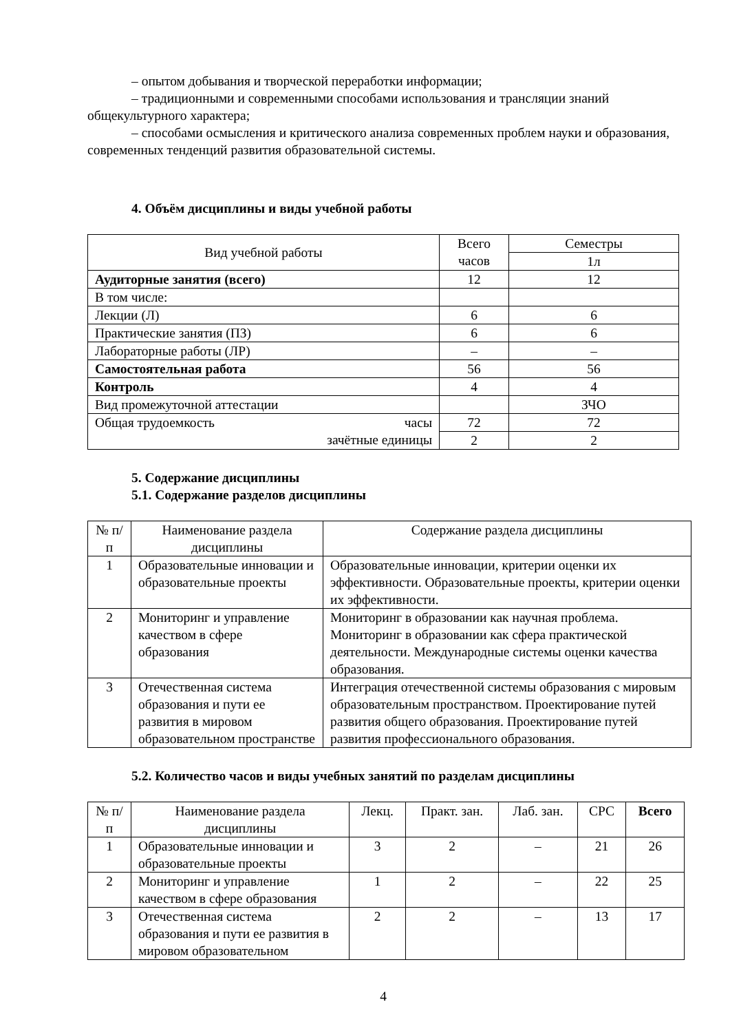– опытом добывания и творческой переработки информации;
– традиционными и современными способами использования и трансляции знаний общекультурного характера;
– способами осмысления и критического анализа современных проблем науки и образования, современных тенденций развития образовательной системы.
4. Объём дисциплины и виды учебной работы
| Вид учебной работы | Всего часов | Семестры |
| | | 1л |
| Аудиторные занятия (всего) | 12 | 12 |
| В том числе: | | |
| Лекции (Л) | 6 | 6 |
| Практические занятия (ПЗ) | 6 | 6 |
| Лабораторные работы (ЛР) | – | – |
| Самостоятельная работа | 56 | 56 |
| Контроль | 4 | 4 |
| Вид промежуточной аттестации | | ЗЧО |
| Общая трудоемкость часы зачётные единицы | 72 | 72 |
| | 2 | 2 |
5. Содержание дисциплины
5.1. Содержание разделов дисциплины
| № п/п | Наименование раздела дисциплины | Содержание раздела дисциплины |
| 1 | Образовательные инновации и образовательные проекты | Образовательные инновации, критерии оценки их эффективности. Образовательные проекты, критерии оценки их эффективности. |
| 2 | Мониторинг и управление качеством в сфере образования | Мониторинг в образовании как научная проблема. Мониторинг в образовании как сфера практической деятельности. Международные системы оценки качества образования. |
| 3 | Отечественная система образования и пути ее развития в мировом образовательном пространстве | Интеграция отечественной системы образования с мировым образовательным пространством. Проектирование путей развития общего образования. Проектирование путей развития профессионального образования. |
5.2. Количество часов и виды учебных занятий по разделам дисциплины
| № п/п | Наименование раздела дисциплины | Лекц. | Практ. зан. | Лаб. зан. | СРС | Всего |
| 1 | Образовательные инновации и образовательные проекты | 3 | 2 | – | 21 | 26 |
| 2 | Мониторинг и управление качеством в сфере образования | 1 | 2 | – | 22 | 25 |
| 3 | Отечественная система образования и пути ее развития в мировом образовательном | 2 | 2 | – | 13 | 17 |
4